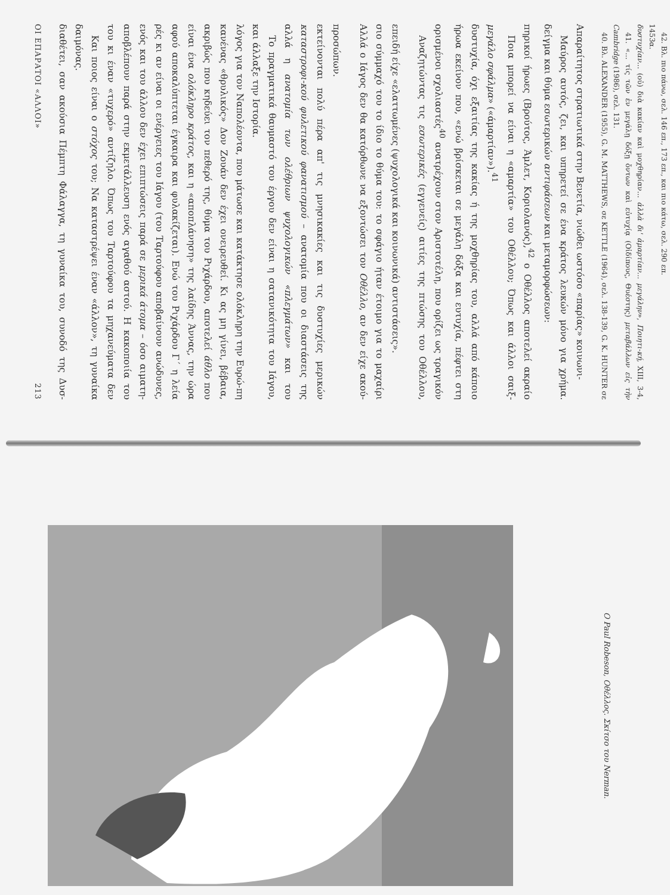ΟΙ ΕΠΑΡΑΤΟΙ «ΑΛΛΟΙ» 213
διαθέτει, σαν ακούσια Πέμπτη Φάλαγγα, τη γυναίκα του, συνοδό της Δυσ-δαιμόνας.
Και ποιος είναι ο στόχος του; Να καταστρέψει έναν «άλλον», τη γυναίκα του κι έναν «τυχερό» αντίζηλο. Όπως του Ταρτούφου τα μηχανεύματα δεν αποβλέπουν παρά στην εκμετάλλευση ενός αγαθού αστού. Η κακοποιία του ενός και του άλλου δεν έχει επιπτώσεις παρά σε μερικά άτομα – όσο αιματη-ρές κι αν είναι οι ενέργειες του Ιάγου (του Ταρτούφου αποβαίνουν ανώδυνες, αφού αποκαλύπτεται έγκαιρα και φυλακίζεται). Ενώ του Ριχάρδου Γ΄ η λεία είναι ένα ολόκληρο κράτος, και η «αποπλάνηση» της λαίδης Άννας, την ώρα ακριβώς που κηδεύει τον πεθερό της, θύμα του Ριχάρδου, αποτελεί άθλο που κανένας «θρυλικός» Δον Ζουάν δεν έχει ονειρευθεί. Κι ας μη γίνει, βέβαια, λόγος για τον Ναπολέοντα, που μάτωσε και κατάκτησε ολόκληρη την Ευρώ-πη και άλλαξε την Ιστορία.
Το πραγματικά θαυμαστό του έργου δεν είναι η σατανικότητα του Ιάγου, αλλά η ανατομία των ολέθριων ψυχολογικών «πλεγμάτων» και του καταστροφι-κού φυλετικού φανατισμού – ανατομία που οι διαστάσεις της εκτείνονται πολύ πέρα απ' τις μνησικακίες και τις δυστυχίες μερικών προσώπων.
Αλλά ο Ιάγος δεν θα κατόρθωνε να εξοντώσει τον Οθέλλο, αν δεν είχε ακού-σιο σύμμαχό του το ίδιο το θύμα του: το σφάγιο ήταν έτοιμο για το μαχαίρι επειδή είχε «ελαττωμένες (ψυχολογικά και κοινωνικά) αντιστάσεις».
Αναζητώντας τις εσωτερικές (εγγενείς) αιτίες της πτώσης του Οθέλλου, ορισμένοι σχολιαστές<sup>40</sup> ανατρέχουν στον Αριστοτέλη, που ορίζει ως τραγικόν ήρωα εκείνον που, «ενώ βρίσκεται σε μεγάλη δόξα και ευτυχία, πέφτει στη δυστυχία, όχι εξαιτίας της κακίας ή της μοχθηρίας του, αλλά από κάποιο μεγάλο σφάλμα» («άμαρτίαν»).<sup>41</sup>
Ποια μπορεί να είναι η «αμαρτία» του Οθέλλου; Όπως και άλλοι σαιξ-πηρικοί ήρωες (Βρούτος, Άμλετ, Κοριολανός),<sup>42</sup> ο Οθέλλος αποτελεί ακραίο δείγμα και θύμα εσωτερικών αντιφάσεων και μεταμορφώσεων:
Μαύρος αυτός, ζει, και υπηρετεί σε ένα κράτος λευκών μόνο για χρήμα. Απαραίτητος στρατιωτικά στην Βενετία, νιώθει ωστόσο «παρίας» κοινωνι-
40. Βλ. ALEXANDER (1955), G. M. MATTHEWS, σε KETTLE (1964), σελ. 138-139, G. K. HUNTER σε Cambridge (1986), σελ. 131.
41. «... τίς τῶν ἐν μεγάλῃ δόξῃ ὄντων καὶ εὐτυχίᾳ (Οἰδίπους, Θυέστης) μεταβάλλων εἰς τὴν δυστυχίαν... (οὐ) διὰ κακίαν καὶ μοχθηρίαν... ἀλλὰ δι' ἁμαρτίαν... μεγάλην», Ποιητι-κή, XIII, 3-4, 1453α.
42. Βλ. πιο πάνω, σελ. 146 επ., 173 επ., και πιο κάτω, σελ. 290 επ.
Ο Paul Robeson, Οθέλλος. Σκίτσο του Nerman.